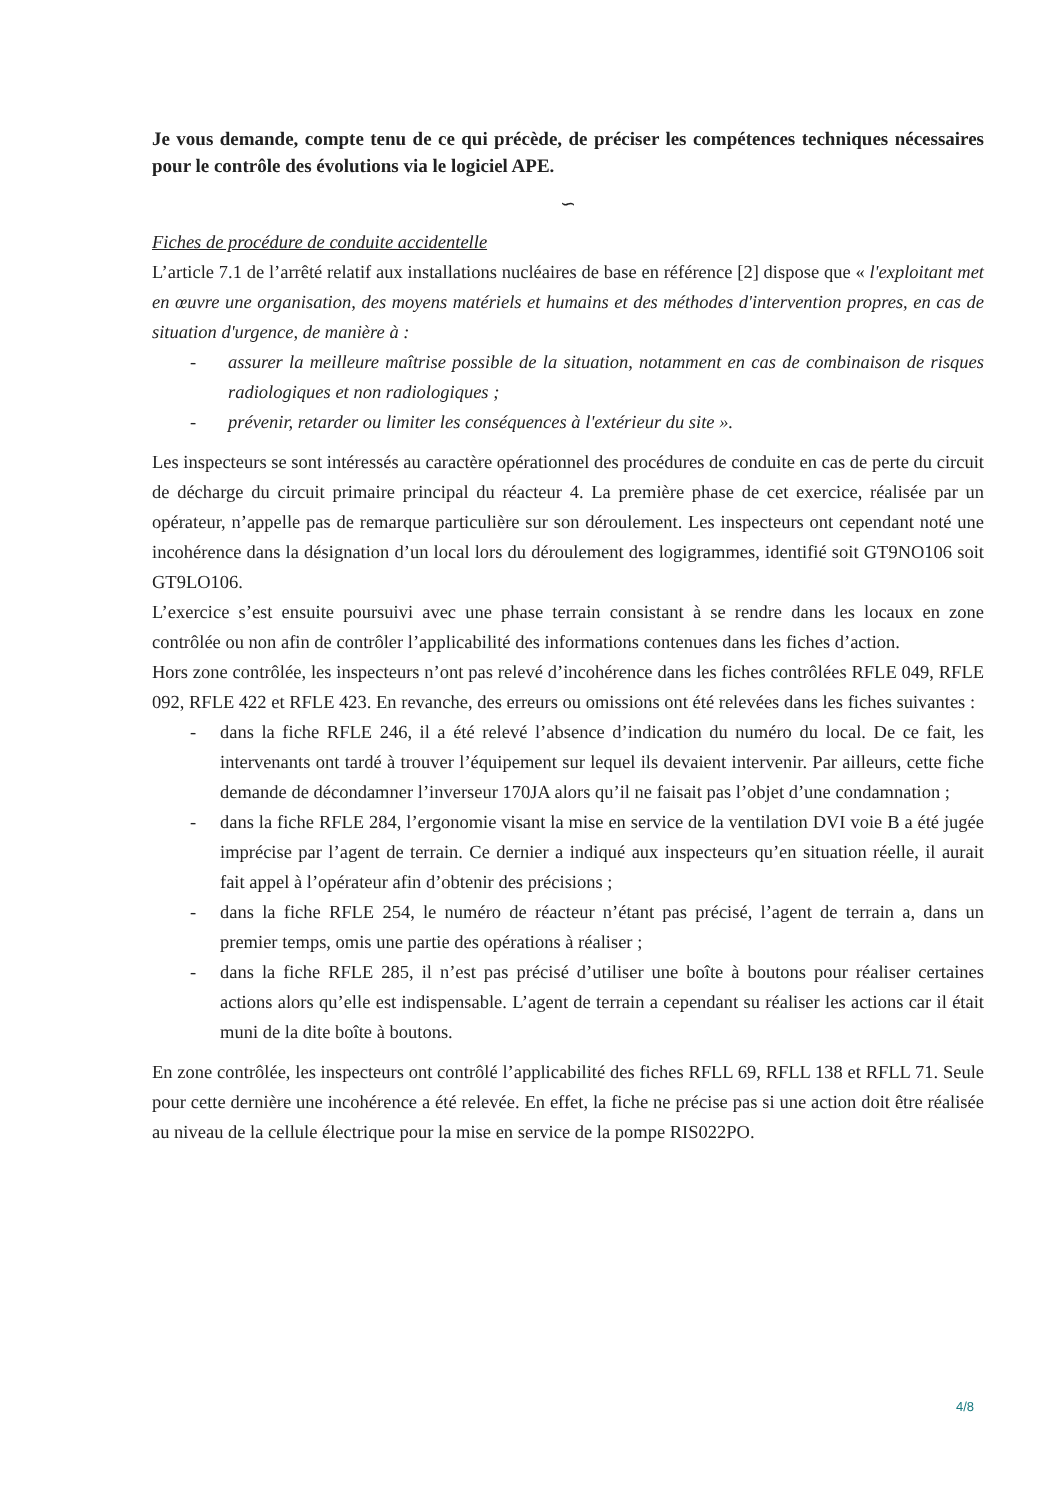Je vous demande, compte tenu de ce qui précède, de préciser les compétences techniques nécessaires pour le contrôle des évolutions via le logiciel APE.
∽
Fiches de procédure de conduite accidentelle
L’article 7.1 de l’arrêté relatif aux installations nucléaires de base en référence [2] dispose que « l'exploitant met en œuvre une organisation, des moyens matériels et humains et des méthodes d'intervention propres, en cas de situation d'urgence, de manière à :
- assurer la meilleure maîtrise possible de la situation, notamment en cas de combinaison de risques radiologiques et non radiologiques ;
- prévenir, retarder ou limiter les conséquences à l'extérieur du site ».
Les inspecteurs se sont intéressés au caractère opérationnel des procédures de conduite en cas de perte du circuit de décharge du circuit primaire principal du réacteur 4. La première phase de cet exercice, réalisée par un opérateur, n’appelle pas de remarque particulière sur son déroulement. Les inspecteurs ont cependant noté une incohérence dans la désignation d’un local lors du déroulement des logigrammes, identifié soit GT9NO106 soit GT9LO106.
L’exercice s’est ensuite poursuivi avec une phase terrain consistant à se rendre dans les locaux en zone contrôlée ou non afin de contrôler l’applicabilité des informations contenues dans les fiches d’action.
Hors zone contrôlée, les inspecteurs n’ont pas relevé d’incohérence dans les fiches contrôlées RFLE 049, RFLE 092, RFLE 422 et RFLE 423. En revanche, des erreurs ou omissions ont été relevées dans les fiches suivantes :
- dans la fiche RFLE 246, il a été relevé l’absence d’indication du numéro du local. De ce fait, les intervenants ont tardé à trouver l’équipement sur lequel ils devaient intervenir. Par ailleurs, cette fiche demande de décondamner l’inverseur 170JA alors qu’il ne faisait pas l’objet d’une condamnation ;
- dans la fiche RFLE 284, l’ergonomie visant la mise en service de la ventilation DVI voie B a été jugée imprécise par l’agent de terrain. Ce dernier a indiqué aux inspecteurs qu’en situation réelle, il aurait fait appel à l’opérateur afin d’obtenir des précisions ;
- dans la fiche RFLE 254, le numéro de réacteur n’étant pas précisé, l’agent de terrain a, dans un premier temps, omis une partie des opérations à réaliser ;
- dans la fiche RFLE 285, il n’est pas précisé d’utiliser une boîte à boutons pour réaliser certaines actions alors qu’elle est indispensable. L’agent de terrain a cependant su réaliser les actions car il était muni de la dite boîte à boutons.
En zone contrôlée, les inspecteurs ont contrôlé l’applicabilité des fiches RFLL 69, RFLL 138 et RFLL 71. Seule pour cette dernière une incohérence a été relevée. En effet, la fiche ne précise pas si une action doit être réalisée au niveau de la cellule électrique pour la mise en service de la pompe RIS022PO.
4/8